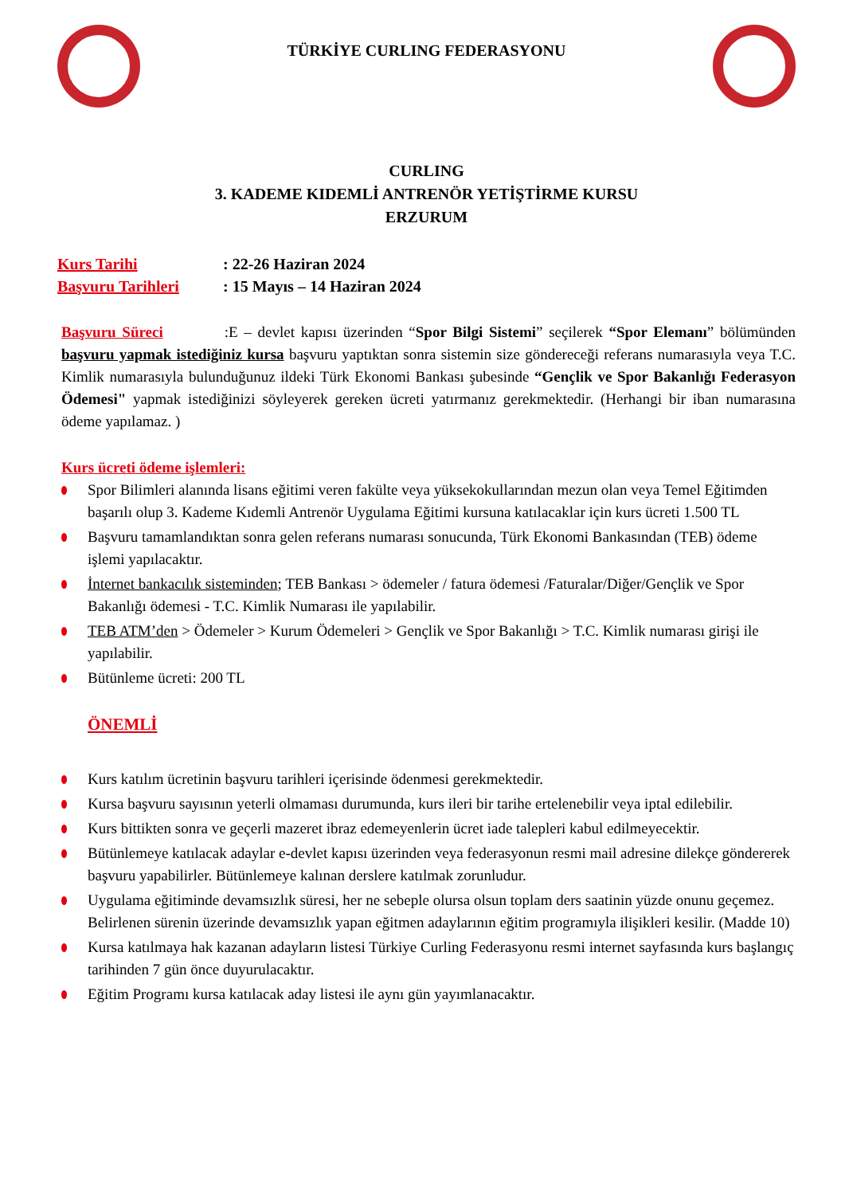TÜRKİYE CURLING FEDERASYONU
CURLING
3. KADEME KIDEMLİ ANTRENÖR YETİŞTİRME KURSU
ERZURUM
Kurs Tarihi: 22-26 Haziran 2024
Başvuru Tarihleri: 15 Mayıs – 14 Haziran 2024
Başvuru Süreci :E – devlet kapısı üzerinden “Spor Bilgi Sistemi” seçilerek “Spor Elemanı” bölümünden başvuru yapmak istediğiniz kursa başvuru yaptıktan sonra sistemin size göndereceği referans numarasıyla veya T.C. Kimlik numarasıyla bulunduğunuz ildeki Türk Ekonomi Bankası şubesinde “Gençlik ve Spor Bakanlığı Federasyon Ödemesi" yapmak istediğinizi söyleyerek gereken ücreti yatırmanız gerekmektedir. (Herhangi bir iban numarasına ödeme yapılamaz. )
Kurs ücreti ödeme işlemleri:
Spor Bilimleri alanında lisans eğitimi veren fakülte veya yüksekokullarından mezun olan veya Temel Eğitimden başarılı olup 3. Kademe Kıdemli Antrenör Uygulama Eğitimi kursuna katılacaklar için kurs ücreti 1.500 TL
Başvuru tamamlandıktan sonra gelen referans numarası sonucunda, Türk Ekonomi Bankasından (TEB) ödeme işlemi yapılacaktır.
İnternet bankacılık sisteminden; TEB Bankası > ödemeler / fatura ödemesi /Faturalar/Diğer/Gençlik ve Spor Bakanlığı ödemesi - T.C. Kimlik Numarası ile yapılabilir.
TEB ATM’den > Ödemeler > Kurum Ödemeleri > Gençlik ve Spor Bakanlığı > T.C. Kimlik numarası girişi ile yapılabilir.
Bütünleme ücreti: 200 TL
ÖNEMLİ
Kurs katılım ücretinin başvuru tarihleri içerisinde ödenmesi gerekmektedir.
Kursa başvuru sayısının yeterli olmaması durumunda, kurs ileri bir tarihe ertelenebilir veya iptal edilebilir.
Kurs bittikten sonra ve geçerli mazeret ibraz edemeyenlerin ücret iade talepleri kabul edilmeyecektir.
Bütünlemeye katılacak adaylar e-devlet kapısı üzerinden veya federasyonun resmi mail adresine dilekçe göndererek başvuru yapabilirler. Bütünlemeye kalınan derslere katılmak zorunludur.
Uygulama eğitiminde devamsızlık süresi, her ne sebeple olursa olsun toplam ders saatinin yüzde onunu geçemez. Belirlenen sürenin üzerinde devamsızlık yapan eğitmen adaylarının eğitim programıyla ilişikleri kesilir. (Madde 10)
Kursa katılmaya hak kazanan adayların listesi Türkiye Curling Federasyonu resmi internet sayfasında kurs başlangıç tarihinden 7 gün önce duyurulacaktır.
Eğitim Programı kursa katılacak aday listesi ile aynı gün yayımlanacaktır.